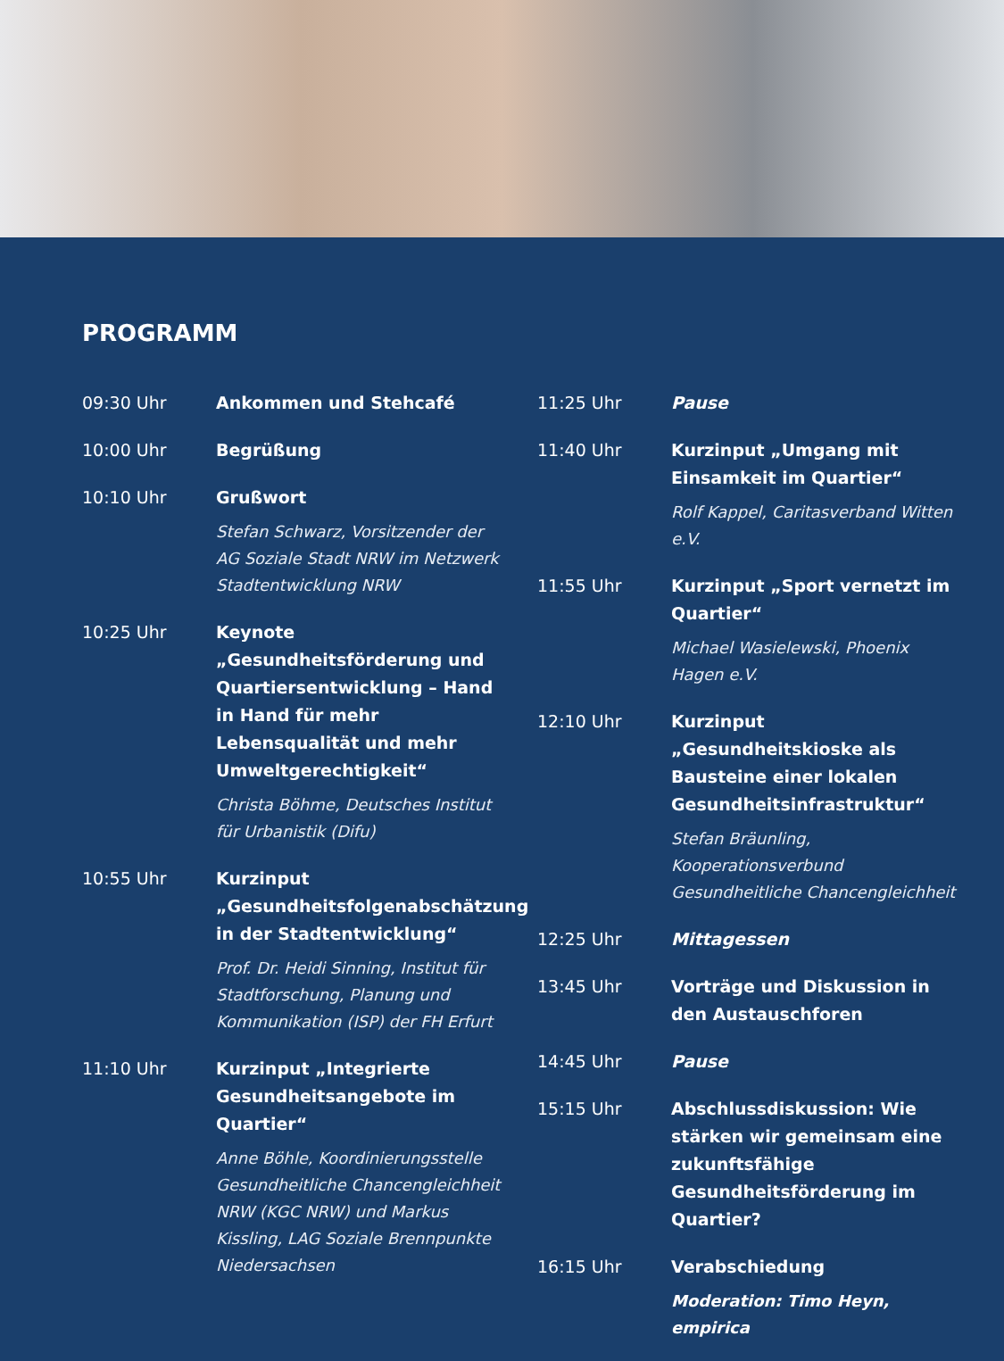PROGRAMM
09:30 Uhr Ankommen und Stehcafé
10:00 Uhr Begrüßung
10:10 Uhr Grußwort
Stefan Schwarz, Vorsitzender der AG Soziale Stadt NRW im Netzwerk Stadtentwicklung NRW
10:25 Uhr Keynote „Gesundheitsförderung und Quartiersentwicklung – Hand in Hand für mehr Lebensqualität und mehr Umweltgerechtigkeit“
Christa Böhme, Deutsches Institut für Urbanistik (Difu)
10:55 Uhr Kurzinput „Gesundheitsfolgenabschätzung in der Stadtentwicklung“
Prof. Dr. Heidi Sinning, Institut für Stadtforschung, Planung und Kommunikation (ISP) der FH Erfurt
11:10 Uhr Kurzinput „Integrierte Gesundheitsangebote im Quartier“
Anne Böhle, Koordinierungsstelle Gesundheitliche Chancengleichheit NRW (KGC NRW) und Markus Kissling, LAG Soziale Brennpunkte Niedersachsen
11:25 Uhr Pause
11:40 Uhr Kurzinput „Umgang mit Einsamkeit im Quartier“
Rolf Kappel, Caritasverband Witten e.V.
11:55 Uhr Kurzinput „Sport vernetzt im Quartier“
Michael Wasielewski, Phoenix Hagen e.V.
12:10 Uhr Kurzinput „Gesundheitskioske als Bausteine einer lokalen Gesundheitsinfrastruktur“
Stefan Bräunling, Kooperationsverbund Gesundheitliche Chancengleichheit
12:25 Uhr Mittagessen
13:45 Uhr Vorträge und Diskussion in den Austauschforen
14:45 Uhr Pause
15:15 Uhr Abschlussdiskussion: Wie stärken wir gemeinsam eine zukunftsfähige Gesundheitsförderung im Quartier?
16:15 Uhr Verabschiedung
Moderation: Timo Heyn, empirica